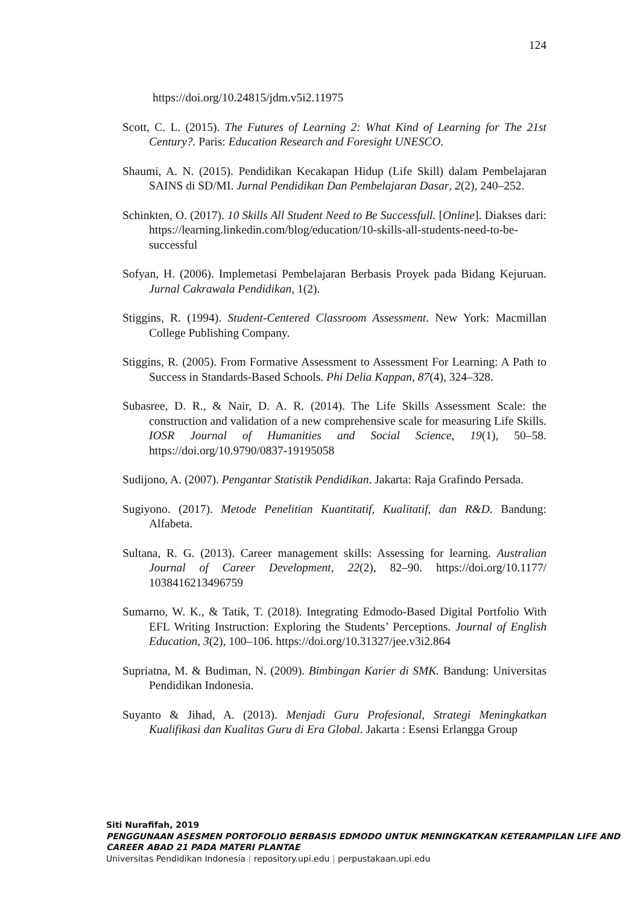124
https://doi.org/10.24815/jdm.v5i2.11975
Scott, C. L. (2015). The Futures of Learning 2: What Kind of Learning for The 21st Century?. Paris: Education Research and Foresight UNESCO.
Shaumi, A. N. (2015). Pendidikan Kecakapan Hidup (Life Skill) dalam Pembelajaran SAINS di SD/MI. Jurnal Pendidikan Dan Pembelajaran Dasar, 2(2), 240–252.
Schinkten, O. (2017). 10 Skills All Student Need to Be Successfull. [Online]. Diakses dari: https://learning.linkedin.com/blog/education/10-skills-all-students-need-to-be-successful
Sofyan, H. (2006). Implemetasi Pembelajaran Berbasis Proyek pada Bidang Kejuruan. Jurnal Cakrawala Pendidikan, 1(2).
Stiggins, R. (1994). Student-Centered Classroom Assessment. New York: Macmillan College Publishing Company.
Stiggins, R. (2005). From Formative Assessment to Assessment For Learning: A Path to Success in Standards-Based Schools. Phi Delia Kappan, 87(4), 324–328.
Subasree, D. R., & Nair, D. A. R. (2014). The Life Skills Assessment Scale: the construction and validation of a new comprehensive scale for measuring Life Skills. IOSR Journal of Humanities and Social Science, 19(1), 50–58. https://doi.org/10.9790/0837-19195058
Sudijono, A. (2007). Pengantar Statistik Pendidikan. Jakarta: Raja Grafindo Persada.
Sugiyono. (2017). Metode Penelitian Kuantitatif, Kualitatif, dan R&D. Bandung: Alfabeta.
Sultana, R. G. (2013). Career management skills: Assessing for learning. Australian Journal of Career Development, 22(2), 82–90. https://doi.org/10.1177/ 1038416213496759
Sumarno, W. K., & Tatik, T. (2018). Integrating Edmodo-Based Digital Portfolio With EFL Writing Instruction: Exploring the Students’ Perceptions. Journal of English Education, 3(2), 100–106. https://doi.org/10.31327/jee.v3i2.864
Supriatna, M. & Budiman, N. (2009). Bimbingan Karier di SMK. Bandung: Universitas Pendidikan Indonesia.
Suyanto & Jihad, A. (2013). Menjadi Guru Profesional, Strategi Meningkatkan Kualifikasi dan Kualitas Guru di Era Global. Jakarta : Esensi Erlangga Group
Siti Nurafifah, 2019
PENGGUNAAN ASESMEN PORTOFOLIO BERBASIS EDMODO UNTUK MENINGKATKAN KETERAMPILAN LIFE AND CAREER ABAD 21 PADA MATERI PLANTAE
Universitas Pendidikan Indonesia | repository.upi.edu | perpustakaan.upi.edu